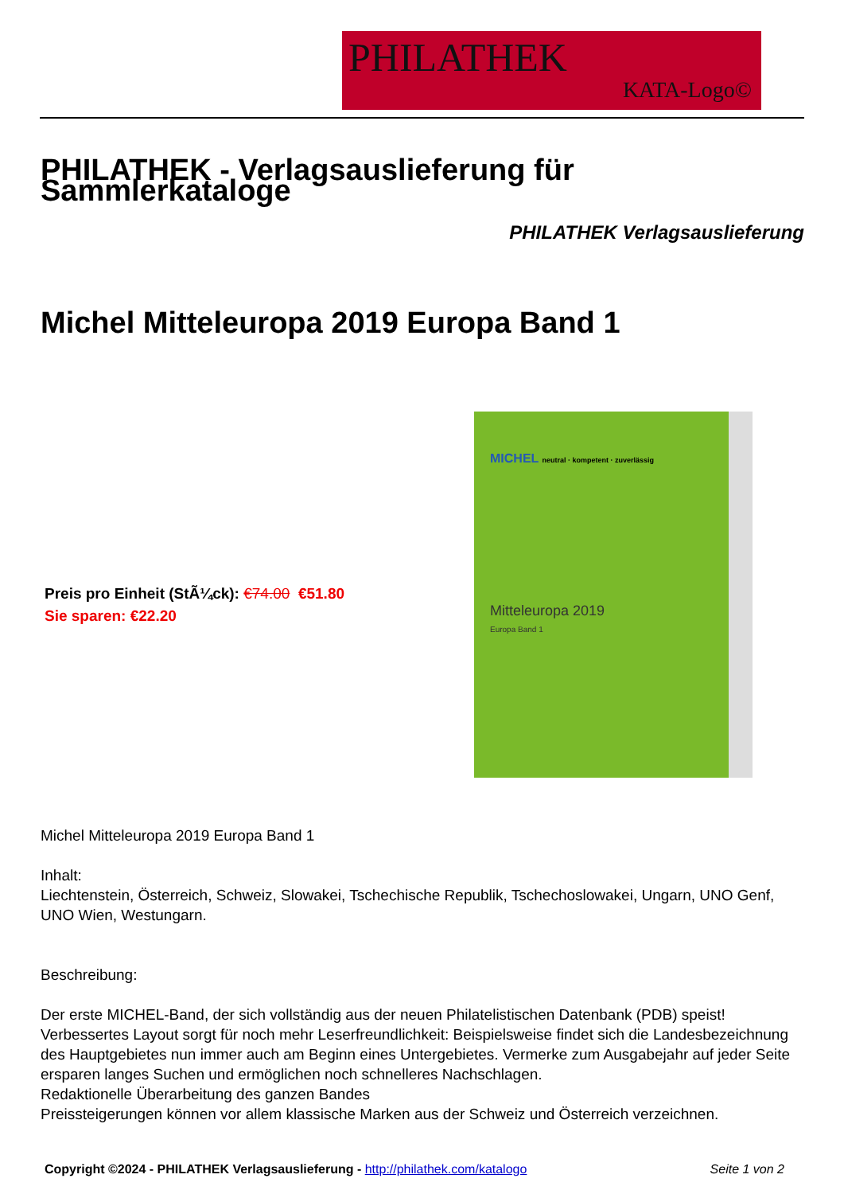PHILATHEK
KATA-Logo©
PHILATHEK - Verlagsauslieferung für Sammlerkataloge
PHILATHEK Verlagsauslieferung
Michel Mitteleuropa 2019 Europa Band 1
Preis pro Einheit (StÃ¼ck): €74.00 €51.80
Sie sparen: €22.20
MICHEL neutral · kompetent · zuverlässig
Mitteleuropa 2019
Europa Band 1
Michel Mitteleuropa 2019 Europa Band 1
Inhalt:
Liechtenstein, Österreich, Schweiz, Slowakei, Tschechische Republik, Tschechoslowakei, Ungarn, UNO Genf, UNO Wien, Westungarn.
Beschreibung:
Der erste MICHEL-Band, der sich vollständig aus der neuen Philatelistischen Datenbank (PDB) speist!
Verbessertes Layout sorgt für noch mehr Leserfreundlichkeit: Beispielsweise findet sich die Landesbezeichnung des Hauptgebietes nun immer auch am Beginn eines Untergebietes. Vermerke zum Ausgabejahr auf jeder Seite ersparen langes Suchen und ermöglichen noch schnelleres Nachschlagen.
Redaktionelle Überarbeitung des ganzen Bandes
Preissteigerungen können vor allem klassische Marken aus der Schweiz und Österreich verzeichnen.
Copyright ©2024 - PHILATHEK Verlagsauslieferung - http://philathek.com/katalogo Seite 1 von 2